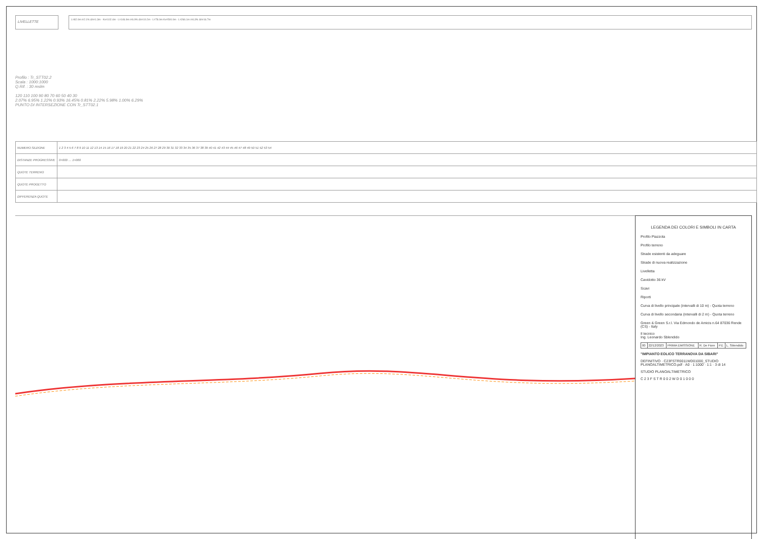LIVELLETTE
L=82.0m i=2.1% Δh=1.3m · Kv=102.4m · L=146.9m i=6.9% Δh=10.2m · L=78.0m Kv=500.0m · L=266.1m i=6.3% Δh=16.7m
Profilo : Tr_STT02.2
Scala : 1000:1000
Q.Rif. : 30 mslm
120 110 100 90 80 70 60 50 40 30
2.07% 6.95% 1.22% 0.93% 16.45% 0.81% 2.22% 5.98% 1.00% 6.29%
PUNTO DI INTERSEZIONE CON Tr_STT02.1
| NUMERO SEZIONE | 1 2 3 4 5 6 7 8 9 10 11 12 13 14 15 16 17 18 19 20 21 22 23 24 25 26 27 28 29 30 31 32 33 34 35 36 37 38 39 40 41 42 43 44 45 46 47 48 49 50 51 52 53 54 |
| DISTANZE PROGRESSIVE | 0+000 … 1+060 |
| QUOTE TERRENO | |
| QUOTE PROGETTO | |
| DIFFERENZA QUOTE | |
LEGENDA DEI COLORI E SIMBOLI IN CARTA
Profilo Piazzola
Profilo terreno
Strade esistenti da adeguare
Strade di nuova realizzazione
Livelletta
Cavidotto 36 kV
Scavi
Riporti
Curva di livello principale (intervalli di 10 m) - Quota terreno
Curva di livello secondaria (intervalli di 2 m) - Quota terreno
Green & Green S.r.l. Via Edmondo de Amicis n.64 87036 Rende (CS) - Italy
Il tecnico
Ing. Leonardo Sblendido
| 00 | 22/12/2023 | PRIMA EMISSIONE | R. De Fiore | P.E | L. Sblendido |
"IMPIANTO EOLICO TERRANOVA DA SIBARI"
DEFINITIVO · C23FSTR0011WD01000_STUDIO PLANOALTIMETRICO.pdf · A0 · 1:1000 · 1:1 · 3 di 14
STUDIO PLANOALTIMETRICO
C 2 3 F S T R 0 0 2 W D 0 1 0 0 0